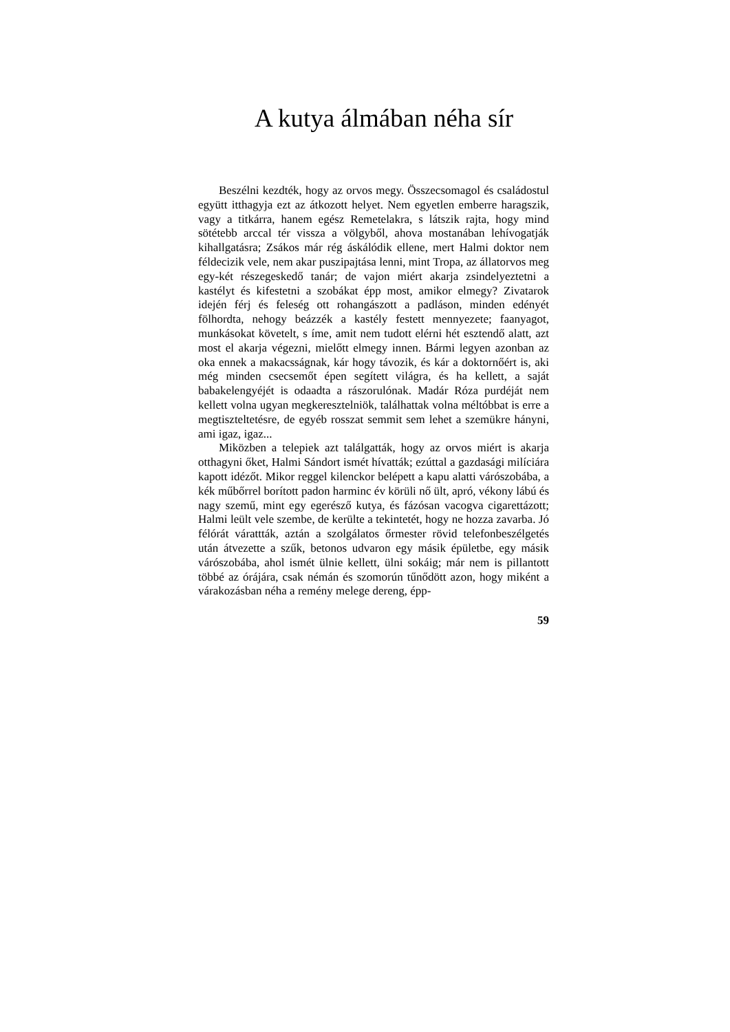A kutya álmában néha sír
Beszélni kezdték, hogy az orvos megy. Összecsomagol és családostul együtt itthagyja ezt az átkozott helyet. Nem egyetlen emberre haragszik, vagy a titkárra, hanem egész Remetelakra, s látszik rajta, hogy mind sötétebb arccal tér vissza a völgyből, ahova mostanában lehívogatják kihallgatásra; Zsákos már rég áskálódik ellene, mert Halmi doktor nem féldecizik vele, nem akar puszipajtása lenni, mint Tropa, az állatorvos meg egy-két részegeskedő tanár; de vajon miért akarja zsindelyeztetni a kastélyt és kifestetni a szobákat épp most, amikor elmegy? Zivatarok idején férj és feleség ott rohangászott a padláson, minden edényét fölhordta, nehogy beázzék a kastély festett mennyezete; faanyagot, munkásokat követelt, s íme, amit nem tudott elérni hét esztendő alatt, azt most el akarja végezni, mielőtt elmegy innen. Bármi legyen azonban az oka ennek a makacsságnak, kár hogy távozik, és kár a doktornőért is, aki még minden csecsemőt épen segített világra, és ha kellett, a saját babakelengyéjét is odaadta a rászorulónak. Madár Róza purdéját nem kellett volna ugyan megkeresztelniök, találhattak volna méltóbbat is erre a megtiszteltetésre, de egyéb rosszat semmit sem lehet a szemükre hányni, ami igaz, igaz...
Miközben a telepiek azt találgatták, hogy az orvos miért is akarja otthagyni őket, Halmi Sándort ismét hívatták; ezúttal a gazdasági milíciára kapott idézőt. Mikor reggel kilenckor belépett a kapu alatti várószobába, a kék műbőrrel borított padon harminc év körüli nő ült, apró, vékony lábú és nagy szemű, mint egy egerésző kutya, és fázósan vacogva cigarettázott; Halmi leült vele szembe, de kerülte a tekintetét, hogy ne hozza zavarba. Jó félórát várattták, aztán a szolgálatos őrmester rövid telefonbeszélgetés után átvezette a szűk, betonos udvaron egy másik épületbe, egy másik várószobába, ahol ismét ülnie kellett, ülni sokáig; már nem is pillantott többé az órájára, csak némán és szomorún tűnődött azon, hogy miként a várakozásban néha a remény melege dereng, épp-
59